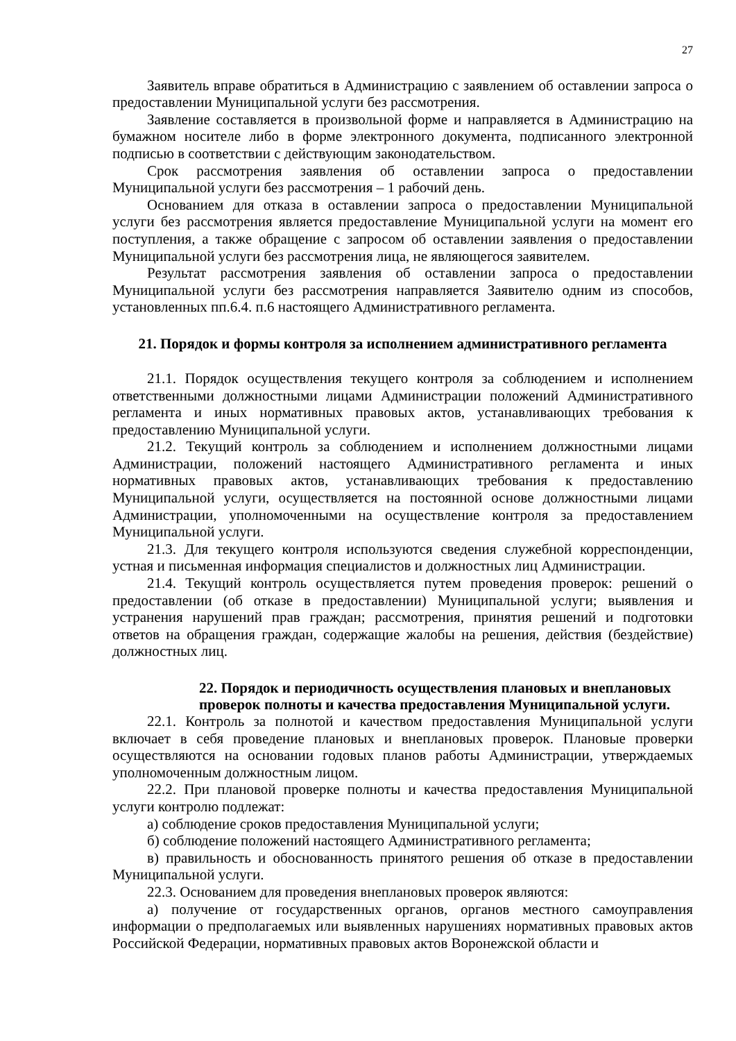27
Заявитель вправе обратиться в Администрацию с заявлением об оставлении запроса о предоставлении Муниципальной услуги без рассмотрения.
Заявление составляется в произвольной форме и направляется в Администрацию на бумажном носителе либо в форме электронного документа, подписанного электронной подписью в соответствии с действующим законодательством.
Срок рассмотрения заявления об оставлении запроса о предоставлении Муниципальной услуги без рассмотрения – 1 рабочий день.
Основанием для отказа в оставлении запроса о предоставлении Муниципальной услуги без рассмотрения является предоставление Муниципальной услуги на момент его поступления, а также обращение с запросом об оставлении заявления о предоставлении Муниципальной услуги без рассмотрения лица, не являющегося заявителем.
Результат рассмотрения заявления об оставлении запроса о предоставлении Муниципальной услуги без рассмотрения направляется Заявителю одним из способов, установленных пп.6.4. п.6 настоящего Административного регламента.
21. Порядок и формы контроля за исполнением административного регламента
21.1. Порядок осуществления текущего контроля за соблюдением и исполнением ответственными должностными лицами Администрации положений Административного регламента и иных нормативных правовых актов, устанавливающих требования к предоставлению Муниципальной услуги.
21.2. Текущий контроль за соблюдением и исполнением должностными лицами Администрации, положений настоящего Административного регламента и иных нормативных правовых актов, устанавливающих требования к предоставлению Муниципальной услуги, осуществляется на постоянной основе должностными лицами Администрации, уполномоченными на осуществление контроля за предоставлением Муниципальной услуги.
21.3. Для текущего контроля используются сведения служебной корреспонденции, устная и письменная информация специалистов и должностных лиц Администрации.
21.4. Текущий контроль осуществляется путем проведения проверок: решений о предоставлении (об отказе в предоставлении) Муниципальной услуги; выявления и устранения нарушений прав граждан; рассмотрения, принятия решений и подготовки ответов на обращения граждан, содержащие жалобы на решения, действия (бездействие) должностных лиц.
22. Порядок и периодичность осуществления плановых и внеплановых проверок полноты и качества предоставления Муниципальной услуги.
22.1. Контроль за полнотой и качеством предоставления Муниципальной услуги включает в себя проведение плановых и внеплановых проверок. Плановые проверки осуществляются на основании годовых планов работы Администрации, утверждаемых уполномоченным должностным лицом.
22.2. При плановой проверке полноты и качества предоставления Муниципальной услуги контролю подлежат:
а) соблюдение сроков предоставления Муниципальной услуги;
б) соблюдение положений настоящего Административного регламента;
в) правильность и обоснованность принятого решения об отказе в предоставлении Муниципальной услуги.
22.3. Основанием для проведения внеплановых проверок являются:
а) получение от государственных органов, органов местного самоуправления информации о предполагаемых или выявленных нарушениях нормативных правовых актов Российской Федерации, нормативных правовых актов Воронежской области и